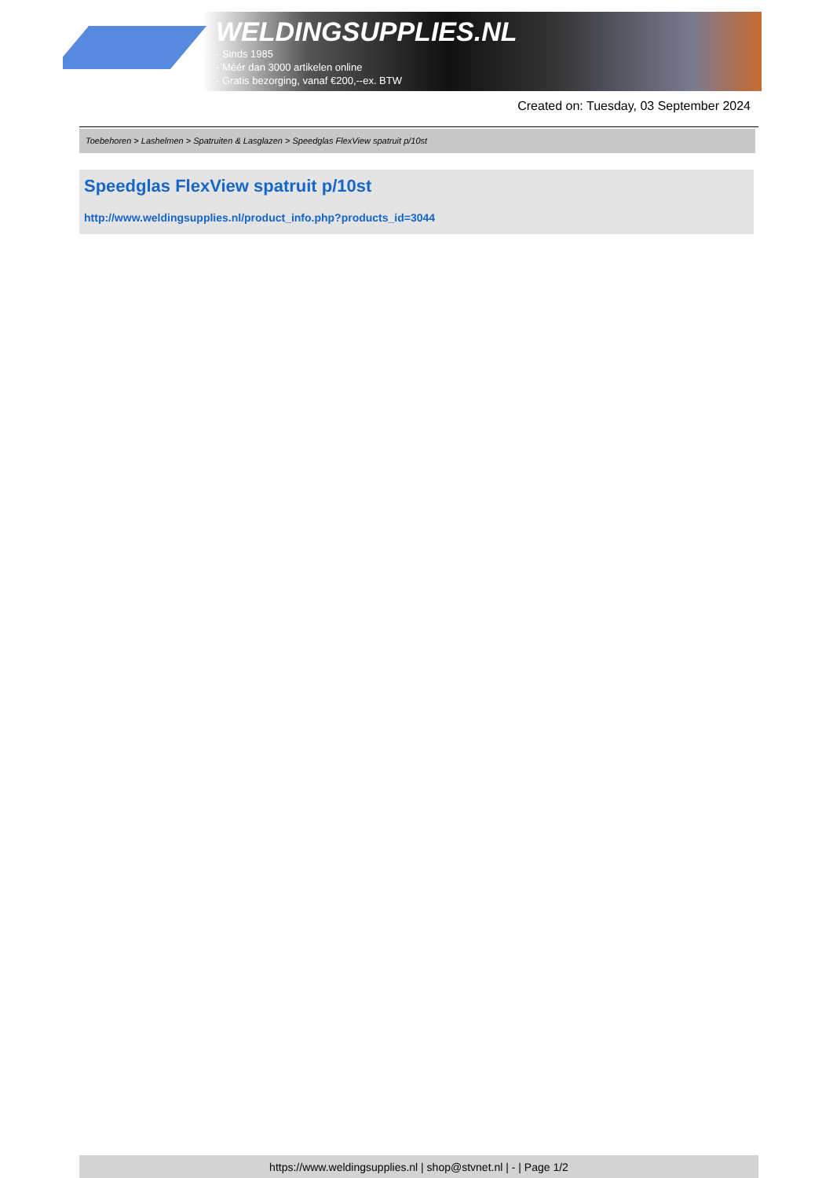WELDINGSUPPLIES.NL
- Sinds 1985
- Méér dan 3000 artikelen online
- Gratis bezorging, vanaf €200,--ex. BTW
Created on: Tuesday, 03 September 2024
Toebehoren > Lashelmen > Spatruiten & Lasglazen > Speedglas FlexView spatruit p/10st
Speedglas FlexView spatruit p/10st
http://www.weldingsupplies.nl/product_info.php?products_id=3044
https://www.weldingsupplies.nl | shop@stvnet.nl | - | Page 1/2